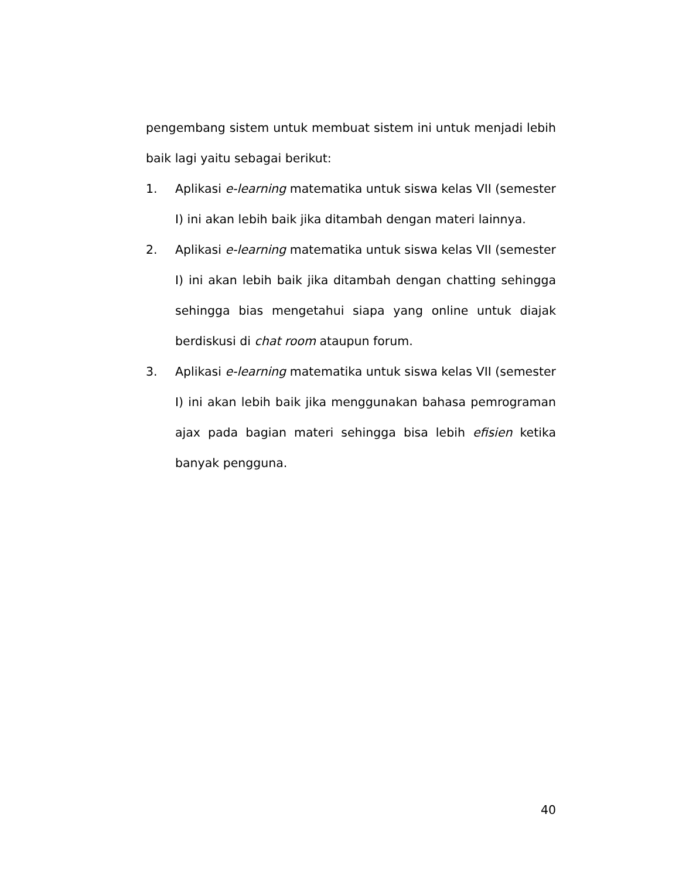pengembang sistem untuk membuat sistem ini untuk menjadi lebih baik lagi yaitu sebagai berikut:
1. Aplikasi e-learning matematika untuk siswa kelas VII (semester I) ini akan lebih baik jika ditambah dengan materi lainnya.
2. Aplikasi e-learning matematika untuk siswa kelas VII (semester I) ini akan lebih baik jika ditambah dengan chatting sehingga sehingga bias mengetahui siapa yang online untuk diajak berdiskusi di chat room ataupun forum.
3. Aplikasi e-learning matematika untuk siswa kelas VII (semester I) ini akan lebih baik jika menggunakan bahasa pemrograman ajax pada bagian materi sehingga bisa lebih efisien ketika banyak pengguna.
40